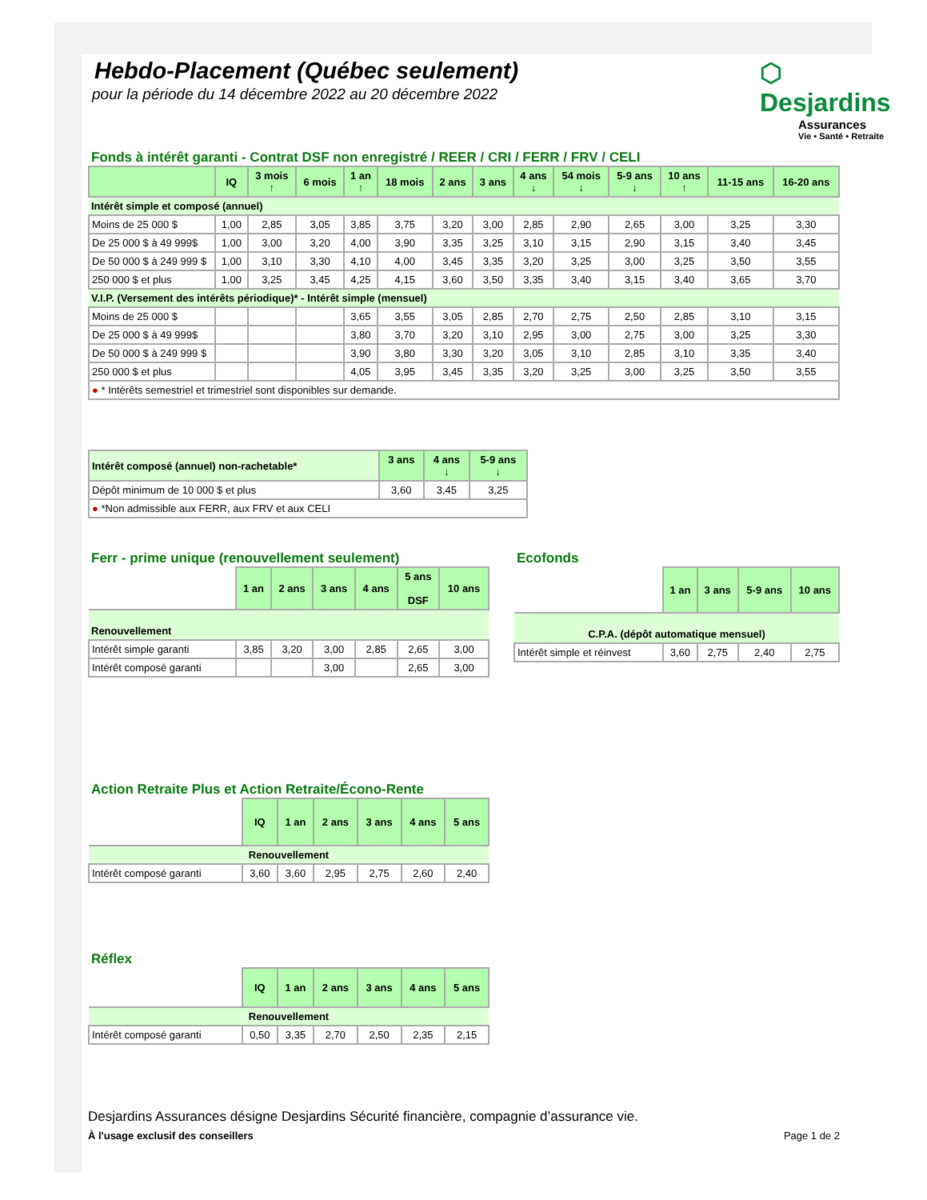Hebdo-Placement (Québec seulement)
pour la période du 14 décembre 2022 au 20 décembre 2022
⬡ Desjardins
Assurances
Vie • Santé • Retraite
Fonds à intérêt garanti - Contrat DSF non enregistré / REER / CRI / FERR / FRV / CELI
| | IQ | 3 mois ↑ | 6 mois | 1 an ↑ | 18 mois | 2 ans | 3 ans | 4 ans ↓ | 54 mois ↓ | 5-9 ans ↓ | 10 ans ↑ | 11-15 ans | 16-20 ans |
| --- | --- | --- | --- | --- | --- | --- | --- | --- | --- | --- | --- | --- | --- |
| Intérêt simple et composé (annuel) | | | | | | | | | | | | | |
| Moins de 25 000 $ | 1,00 | 2,85 | 3,05 | 3,85 | 3,75 | 3,20 | 3,00 | 2,85 | 2,90 | 2,65 | 3,00 | 3,25 | 3,30 |
| De 25 000 $ à 49 999$ | 1,00 | 3,00 | 3,20 | 4,00 | 3,90 | 3,35 | 3,25 | 3,10 | 3,15 | 2,90 | 3,15 | 3,40 | 3,45 |
| De 50 000 $ à 249 999 $ | 1,00 | 3,10 | 3,30 | 4,10 | 4,00 | 3,45 | 3,35 | 3,20 | 3,25 | 3,00 | 3,25 | 3,50 | 3,55 |
| 250 000 $ et plus | 1,00 | 3,25 | 3,45 | 4,25 | 4,15 | 3,60 | 3,50 | 3,35 | 3,40 | 3,15 | 3,40 | 3,65 | 3,70 |
| V.I.P. (Versement des intérêts périodique)* - Intérêt simple (mensuel) | | | | | | | | | | | | | |
| Moins de 25 000 $ | | | | 3,65 | 3,55 | 3,05 | 2,85 | 2,70 | 2,75 | 2,50 | 2,85 | 3,10 | 3,15 |
| De 25 000 $ à 49 999$ | | | | 3,80 | 3,70 | 3,20 | 3,10 | 2,95 | 3,00 | 2,75 | 3,00 | 3,25 | 3,30 |
| De 50 000 $ à 249 999 $ | | | | 3,90 | 3,80 | 3,30 | 3,20 | 3,05 | 3,10 | 2,85 | 3,10 | 3,35 | 3,40 |
| 250 000 $ et plus | | | | 4,05 | 3,95 | 3,45 | 3,35 | 3,20 | 3,25 | 3,00 | 3,25 | 3,50 | 3,55 |
| ● * Intérêts semestriel et trimestriel sont disponibles sur demande. | | | | | | | | | | | | | |
| Intérêt composé (annuel) non-rachetable* | 3 ans | 4 ans ↓ | 5-9 ans ↓ |
| --- | --- | --- | --- |
| Dépôt minimum de 10 000 $ et plus | 3,60 | 3,45 | 3,25 |
| ● *Non admissible aux FERR, aux FRV et aux CELI | | | |
Ferr - prime unique (renouvellement seulement)
| | 1 an | 2 ans | 3 ans | 4 ans | 5 ans DSF | 10 ans |
| Renouvellement | | | | | | |
| Intérêt simple garanti | 3,85 | 3,20 | 3,00 | 2,85 | 2,65 | 3,00 |
| Intérêt composé garanti | | | 3,00 | | 2,65 | 3,00 |
Ecofonds
| | 1 an | 3 ans | 5-9 ans | 10 ans |
| C.P.A. (dépôt automatique mensuel) | | | | |
| Intérêt simple et réinvest | 3,60 | 2,75 | 2,40 | 2,75 |
Action Retraite Plus et Action Retraite/Écono-Rente
| | IQ | 1 an | 2 ans | 3 ans | 4 ans | 5 ans |
| Renouvellement | | | | | | |
| Intérêt composé garanti | 3,60 | 3,60 | 2,95 | 2,75 | 2,60 | 2,40 |
Réflex
| | IQ | 1 an | 2 ans | 3 ans | 4 ans | 5 ans |
| Renouvellement | | | | | | |
| Intérêt composé garanti | 0,50 | 3,35 | 2,70 | 2,50 | 2,35 | 2,15 |
Desjardins Assurances désigne Desjardins Sécurité financière, compagnie d’assurance vie.
À l'usage exclusif des conseillers Page 1 de 2